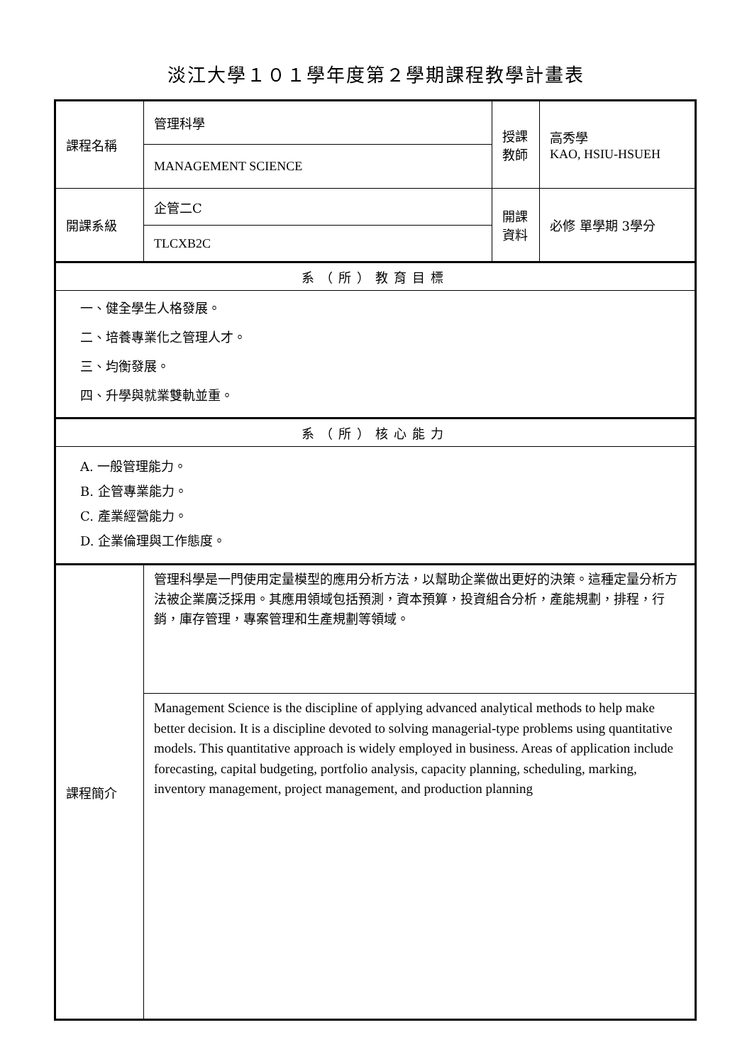淡江大學１０１學年度第２學期課程教學計畫表
| 課程名稱 | 管理科學 | 授課 教師 | 高秀學 KAO, HSIU-HSUEH |
| | MANAGEMENT SCIENCE | | |
| 開課系級 | 企管二C | 開課 資料 | 必修 單學期 3學分 |
| | TLCXB2C | | |
| 系（所）教育目標 | | | |
| 一、健全學生人格發展。 二、培養專業化之管理人才。 三、均衡發展。 四、升學與就業雙軌並重。 | | | |
| 系（所）核心能力 | | | |
| A. 一般管理能力。 B. 企管專業能力。 C. 產業經營能力。 D. 企業倫理與工作態度。 | | | |
| 課程簡介 | 管理科學是一門使用定量模型的應用分析方法，以幫助企業做出更好的決策。這種定量分析方法被企業廣泛採用。其應用領域包括預測，資本預算，投資組合分析，產能規劃，排程，行銷，庫存管理，專案管理和生產規劃等領域。 | | |
| | Management Science is the discipline of applying advanced analytical methods to help make better decision. It is a discipline devoted to solving managerial-type problems using quantitative models. This quantitative approach is widely employed in business. Areas of application include forecasting, capital budgeting, portfolio analysis, capacity planning, scheduling, marking, inventory management, project management, and production planning | | |